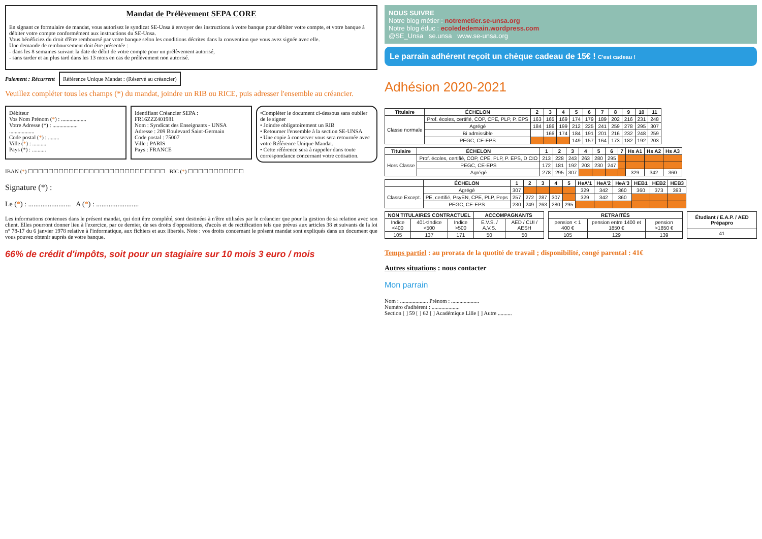Mandat de Prélèvement SEPA CORE
En signant ce formulaire de mandat, vous autorisez le syndicat SE-Unsa à envoyer des instructions à votre banque pour débiter votre compte, et votre banque à débiter votre compte conformément aux instructions du SE-Unsa.
Vous bénéficiez du droit d'être remboursé par votre banque selon les conditions décrites dans la convention que vous avez signée avec elle.
Une demande de remboursement doit être présentée :
- dans les 8 semaines suivant la date de débit de votre compte pour un prélèvement autorisé,
- sans tarder et au plus tard dans les 13 mois en cas de prélèvement non autorisé.
Paiement : Récurrent Référence Unique Mandat : (Réservé au créancier)
Veuillez compléter tous les champs (*) du mandat, joindre un RIB ou RICE, puis adresser l'ensemble au créancier.
Débiteur
Vos Nom Prénom (*) : ..................
Votre Adresse (*) : ..................
..................
Code postal (*) : ........
Ville (*) : ..........
Pays (*) : ..........
Identifiant Créancier SEPA :
FR16ZZZ401981
Nom : Syndicat des Enseignants - UNSA
Adresse : 209 Boulevard Saint-Germain
Code postal : 75007
Ville : PARIS
Pays : FRANCE
•Compléter le document ci-dessous sans oublier de le signer
• Joindre obligatoirement un RIB
• Retourner l'ensemble à la section SE-UNSA
• Une copie à conserver vous sera retournée avec votre Référence Unique Mandat.
• Cette référence sera à rappeler dans toute correspondance concernant votre cotisation.
IBAN (*) ☐☐☐☐☐☐☐☐☐☐☐☐☐☐☐☐☐☐☐☐☐☐☐☐☐☐☐ BIC (*) ☐☐☐☐☐☐☐☐☐☐☐
Signature (*) :
Le (*) : ........................ A (*) : ........................
Les informations contenues dans le présent mandat, qui doit être complété, sont destinées à n'être utilisées par le créancier que pour la gestion de sa relation avec son client. Elles pourront donner lieu à l'exercice, par ce dernier, de ses droits d'oppositions, d'accès et de rectification tels que prévus aux articles 38 et suivants de la loi n° 78-17 du 6 janvier 1978 relative à l'informatique, aux fichiers et aux libertés. Note : vos droits concernant le présent mandat sont expliqués dans un document que vous pouvez obtenir auprès de votre banque.
66% de crédit d'impôts, soit pour un stagiaire sur 10 mois 3 euro / mois
NOUS SUIVRE
Notre blog métier : notremetier.se-unsa.org
Notre blog éduc : ecolededemain.wordpress.com
@SE_Unsa se.unsa www.se-unsa.org
Le parrain adhérent reçoit un chèque cadeau de 15€ ! C'est cadeau !
Adhésion 2020-2021
| Titulaire | ÉCHELON | 2 | 3 | 4 | 5 | 6 | 7 | 8 | 9 | 10 | 11 |
| --- | --- | --- | --- | --- | --- | --- | --- | --- | --- | --- | --- |
| Classe normale | Prof. écoles, certifié, COP, CPE, PLP, P. EPS | 163 | 165 | 169 | 174 | 179 | 189 | 202 | 216 | 231 | 248 |
| | Agrégé | 184 | 186 | 199 | 212 | 225 | 241 | 259 | 278 | 295 | 307 |
| | Bi admissible | | 166 | 174 | 184 | 191 | 201 | 216 | 232 | 248 | 259 |
| | PEGC, CE-EPS | | | | 149 | 157 | 164 | 173 | 182 | 192 | 203 |
| Titulaire | ÉCHELON | 1 | 2 | 3 | 4 | 5 | 6 | 7 | Hs A1 | Hs A2 | Hs A3 |
| --- | --- | --- | --- | --- | --- | --- | --- | --- | --- | --- | --- |
| Hors Classe | Prof. écoles, certifié, COP, CPE, PLP, P. EPS, D CIO | 213 | 228 | 243 | 263 | 280 | 295 | | | | |
| | PEGC, CE-EPS | 172 | 181 | 192 | 203 | 230 | 247 | | | | |
| | Agrégé | 278 | 295 | 307 | | | | | 329 | 342 | 360 |
| | ÉCHELON | 1 | 2 | 3 | 4 | 5 | HeA'1 | HeA'2 | HeA'3 | HEB1 | HEB2 | HEB3 |
| --- | --- | --- | --- | --- | --- | --- | --- | --- | --- | --- | --- | --- |
| Classe Except. | Agrégé | 307 | | | | | 329 | 342 | 360 | 360 | 373 | 393 |
| | PE, certifié, PsyEN, CPE, PLP, Peps | 257 | 272 | 287 | 307 | | 329 | 342 | 360 | | | |
| | PEGC, CE-EPS | 230 | 249 | 263 | 280 | 295 | | | | | | |
| NON TITULAIRES CONTRACTUEL | | | ACCOMPAGNANTS | |
| --- | --- | --- | --- | --- |
| Indice <400 | 401<Indice <500 | Indice >500 | E.V.S. / A.V.S. | AED / CUI / AESH |
| 105 | 137 | 171 | 50 | 50 |
| RETRAITÉS | | |
| --- | --- | --- |
| pension < 1 400 € | pension entre 1400 et 1850 € | pension >1850 € |
| 105 | 129 | 139 |
| Étudiant / E.A.P. / AED Prépapro |
| --- |
| 41 |
Temps partiel : au prorata de la quotité de travail ; disponibilité, congé parental : 41€
Autres situations : nous contacter
Mon parrain
Nom : .................... Prénom : ....................
Numéro d'adhérent : ....................
Section [ ] 59 [ ] 62 [ ] Académique Lille [ ] Autre ..........